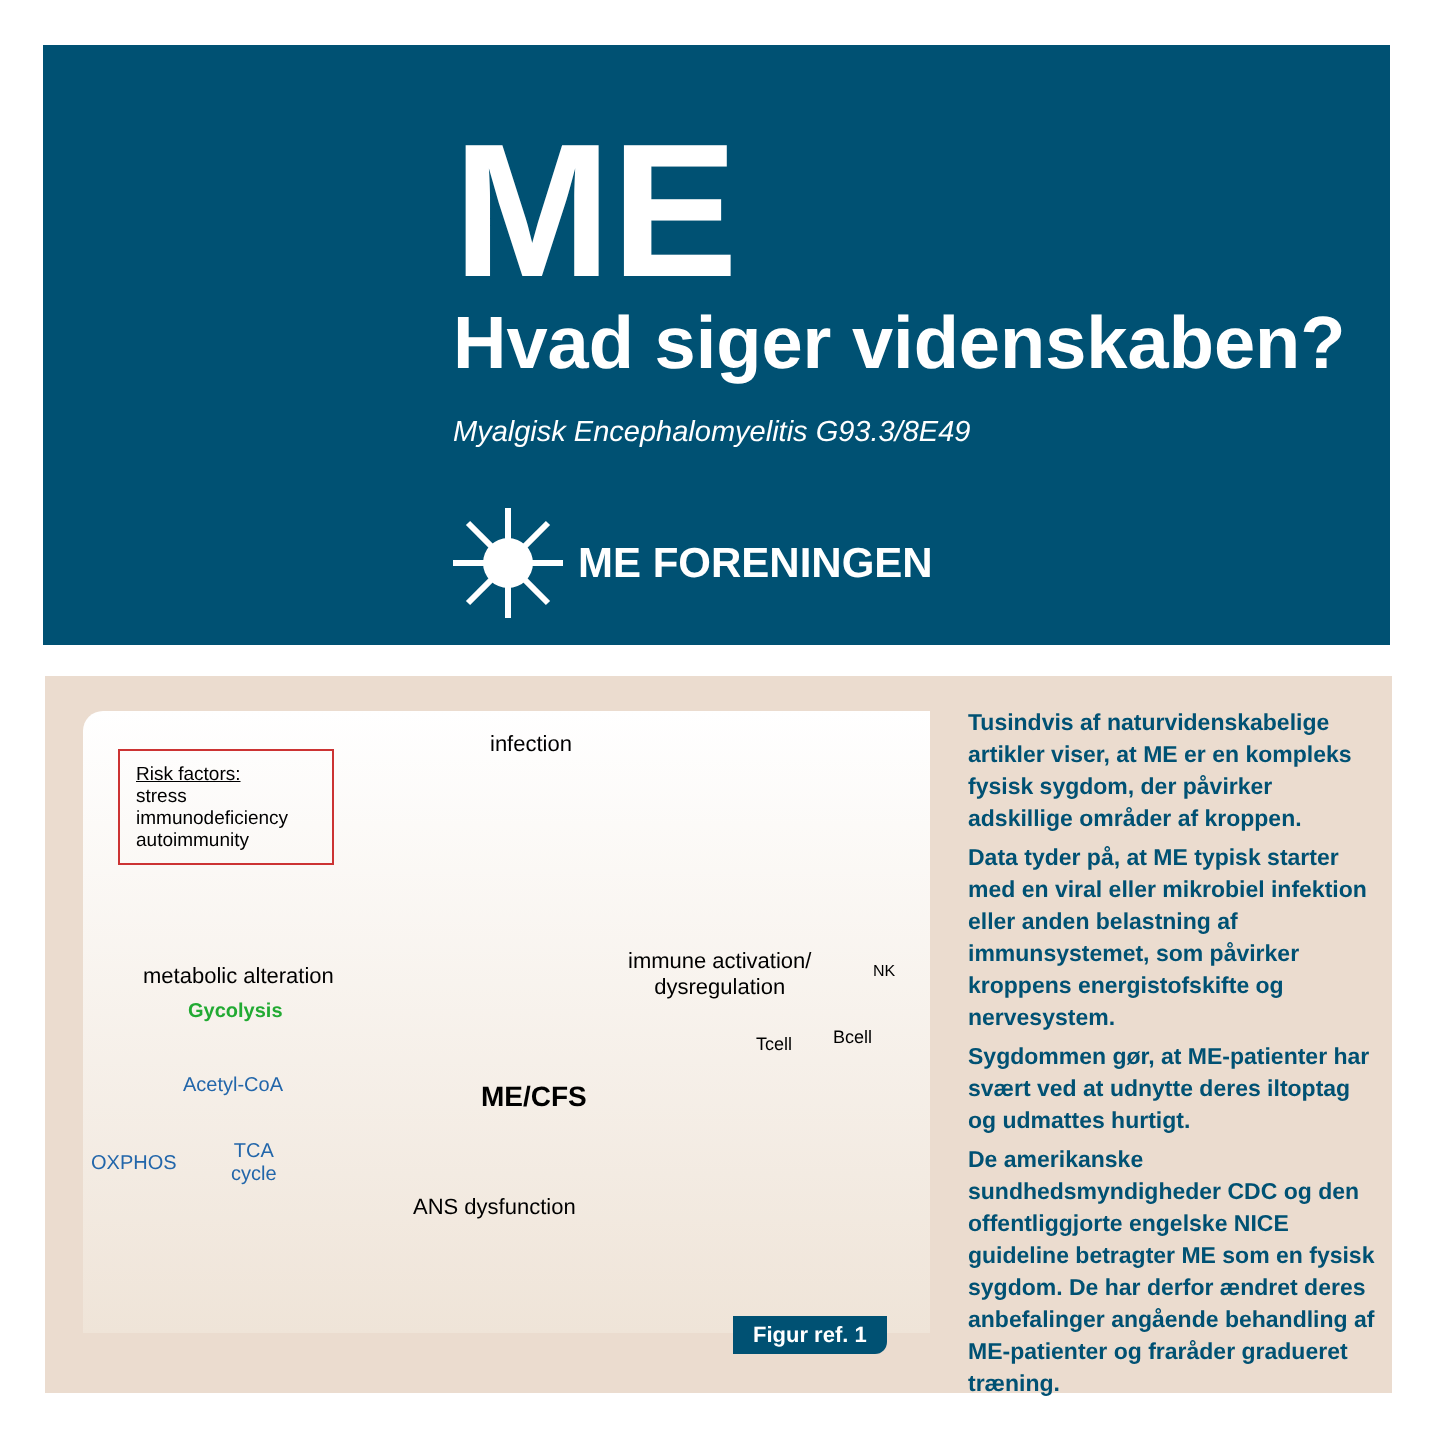ME
Hvad siger videnskaben?
Myalgisk Encephalomyelitis G93.3/8E49
ME FORENINGEN
Risk factors:
stress
immunodeficiency
autoimmunity
infection
metabolic alteration
immune activation/
dysregulation
Gycolysis
Acetyl-CoA
OXPHOS
TCA
cycle
ME/CFS
ANS dysfunction
Tcell Bcell
NK
Figur ref. 1
Tusindvis af naturvidenskabelige artikler viser, at ME er en kompleks fysisk sygdom, der påvirker adskillige områder af kroppen.
Data tyder på, at ME typisk starter med en viral eller mikrobiel infektion eller anden belastning af immunsystemet, som påvirker kroppens energistofskifte og nervesystem.
Sygdommen gør, at ME-patienter har svært ved at udnytte deres iltoptag og udmattes hurtigt.
De amerikanske sundhedsmyndigheder CDC og den offentliggjorte engelske NICE guideline betragter ME som en fysisk sygdom. De har derfor ændret deres anbefalinger angående behandling af ME-patienter og fraråder gradueret træning.